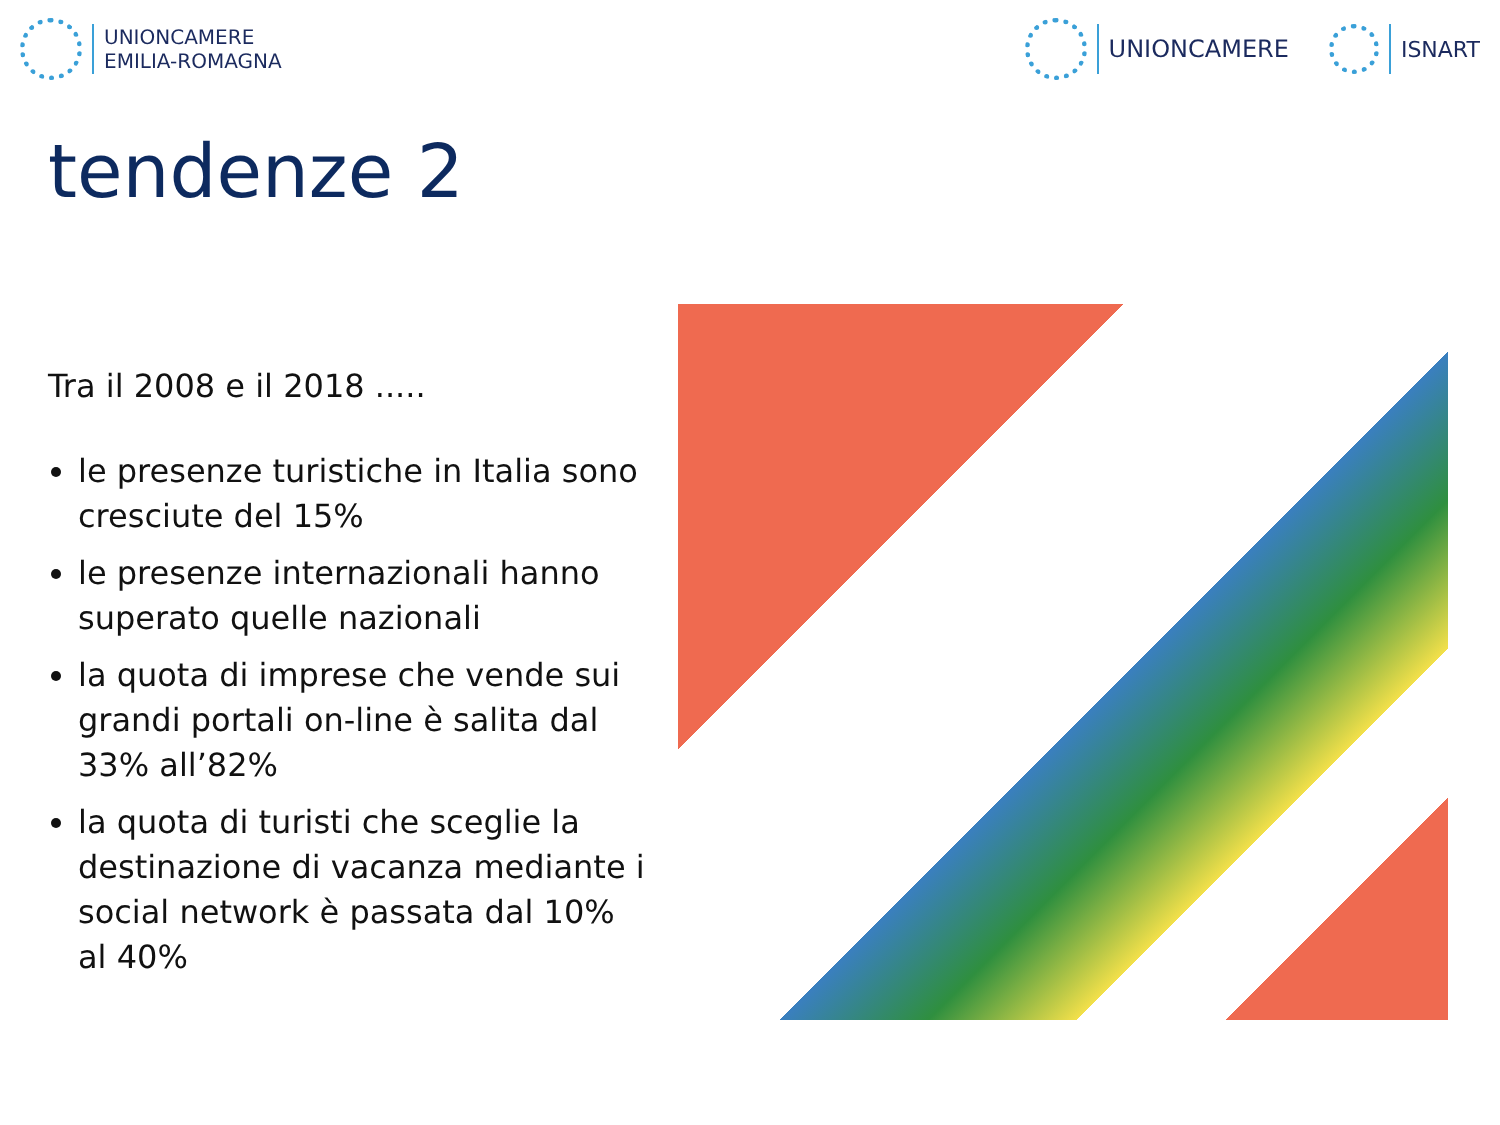UNIONCAMERE
EMILIA-ROMAGNA
UNIONCAMERE ISNART
tendenze 2
Tra il 2008 e il 2018 .....
le presenze turistiche in Italia sono cresciute del 15%
le presenze internazionali hanno superato quelle nazionali
la quota di imprese che vende sui grandi portali on-line è salita dal 33% all’82%
la quota di turisti che sceglie la destinazione di vacanza mediante i social network è passata dal 10% al 40%